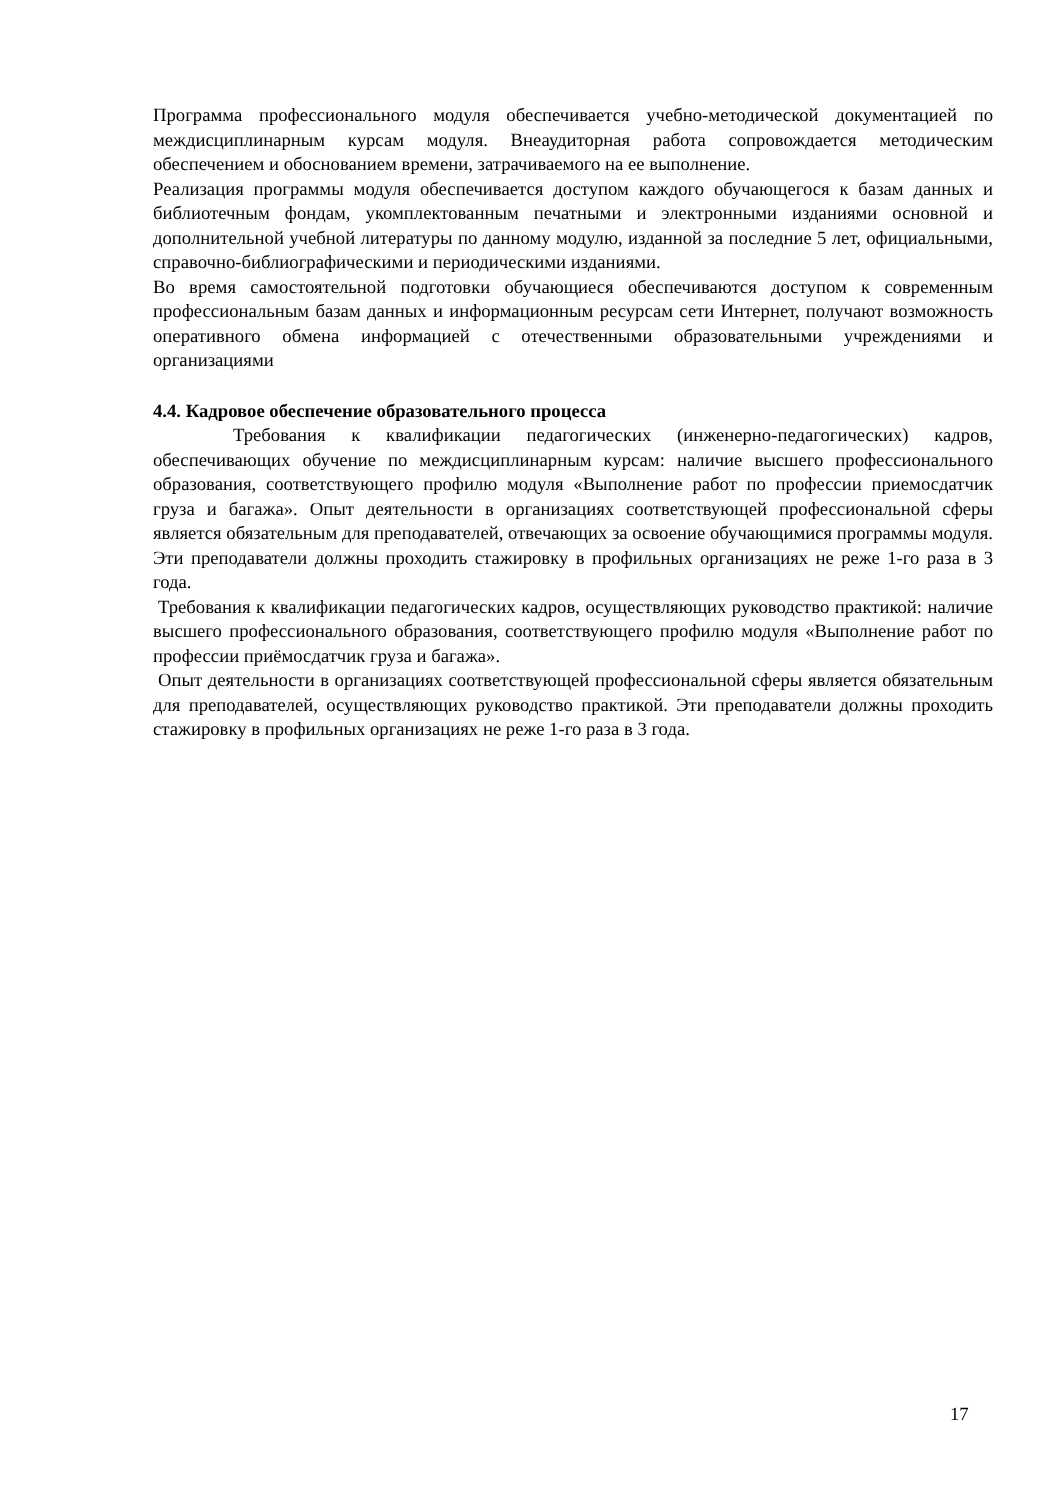Программа профессионального модуля обеспечивается учебно-методической документацией по междисциплинарным курсам модуля. Внеаудиторная работа сопровождается методическим обеспечением и обоснованием времени, затрачиваемого на ее выполнение.
Реализация программы модуля обеспечивается доступом каждого обучающегося к базам данных и библиотечным фондам, укомплектованным печатными и электронными изданиями основной и дополнительной учебной литературы по данному модулю, изданной за последние 5 лет, официальными, справочно-библиографическими и периодическими изданиями.
Во время самостоятельной подготовки обучающиеся обеспечиваются доступом к современным профессиональным базам данных и информационным ресурсам сети Интернет, получают возможность оперативного обмена информацией с отечественными образовательными учреждениями и организациями
4.4. Кадровое обеспечение образовательного процесса
Требования к квалификации педагогических (инженерно-педагогических) кадров, обеспечивающих обучение по междисциплинарным курсам: наличие высшего профессионального образования, соответствующего профилю модуля «Выполнение работ по профессии приемосдатчик груза и багажа». Опыт деятельности в организациях соответствующей профессиональной сферы является обязательным для преподавателей, отвечающих за освоение обучающимися программы модуля. Эти преподаватели должны проходить стажировку в профильных организациях не реже 1-го раза в 3 года.
Требования к квалификации педагогических кадров, осуществляющих руководство практикой: наличие высшего профессионального образования, соответствующего профилю модуля «Выполнение работ по профессии приёмосдатчик груза и багажа».
Опыт деятельности в организациях соответствующей профессиональной сферы является обязательным для преподавателей, осуществляющих руководство практикой. Эти преподаватели должны проходить стажировку в профильных организациях не реже 1-го раза в 3 года.
17